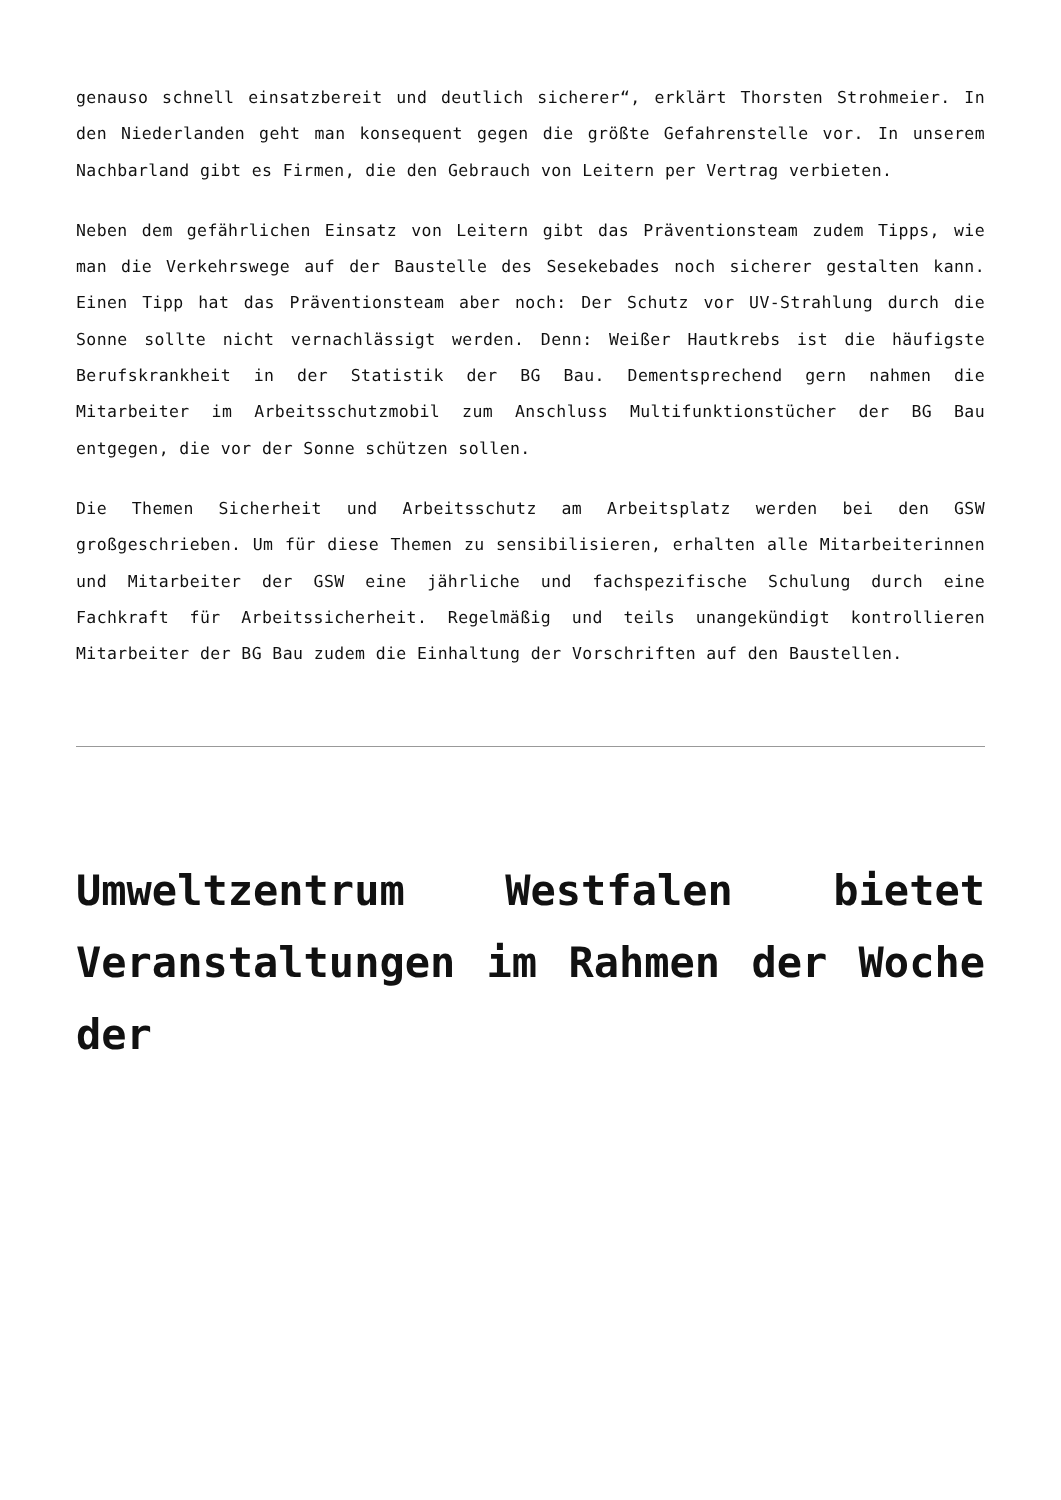genauso schnell einsatzbereit und deutlich sicherer“, erklärt Thorsten Strohmeier. In den Niederlanden geht man konsequent gegen die größte Gefahrenstelle vor. In unserem Nachbarland gibt es Firmen, die den Gebrauch von Leitern per Vertrag verbieten.
Neben dem gefährlichen Einsatz von Leitern gibt das Präventionsteam zudem Tipps, wie man die Verkehrswege auf der Baustelle des Sesekebades noch sicherer gestalten kann. Einen Tipp hat das Präventionsteam aber noch: Der Schutz vor UV-Strahlung durch die Sonne sollte nicht vernachlässigt werden. Denn: Weißer Hautkrebs ist die häufigste Berufskrankheit in der Statistik der BG Bau. Dementsprechend gern nahmen die Mitarbeiter im Arbeitsschutzmobil zum Anschluss Multifunktionstücher der BG Bau entgegen, die vor der Sonne schützen sollen.
Die Themen Sicherheit und Arbeitsschutz am Arbeitsplatz werden bei den GSW großgeschrieben. Um für diese Themen zu sensibilisieren, erhalten alle Mitarbeiterinnen und Mitarbeiter der GSW eine jährliche und fachspezifische Schulung durch eine Fachkraft für Arbeitssicherheit. Regelmäßig und teils unangekündigt kontrollieren Mitarbeiter der BG Bau zudem die Einhaltung der Vorschriften auf den Baustellen.
Umweltzentrum Westfalen bietet Veranstaltungen im Rahmen der Woche der